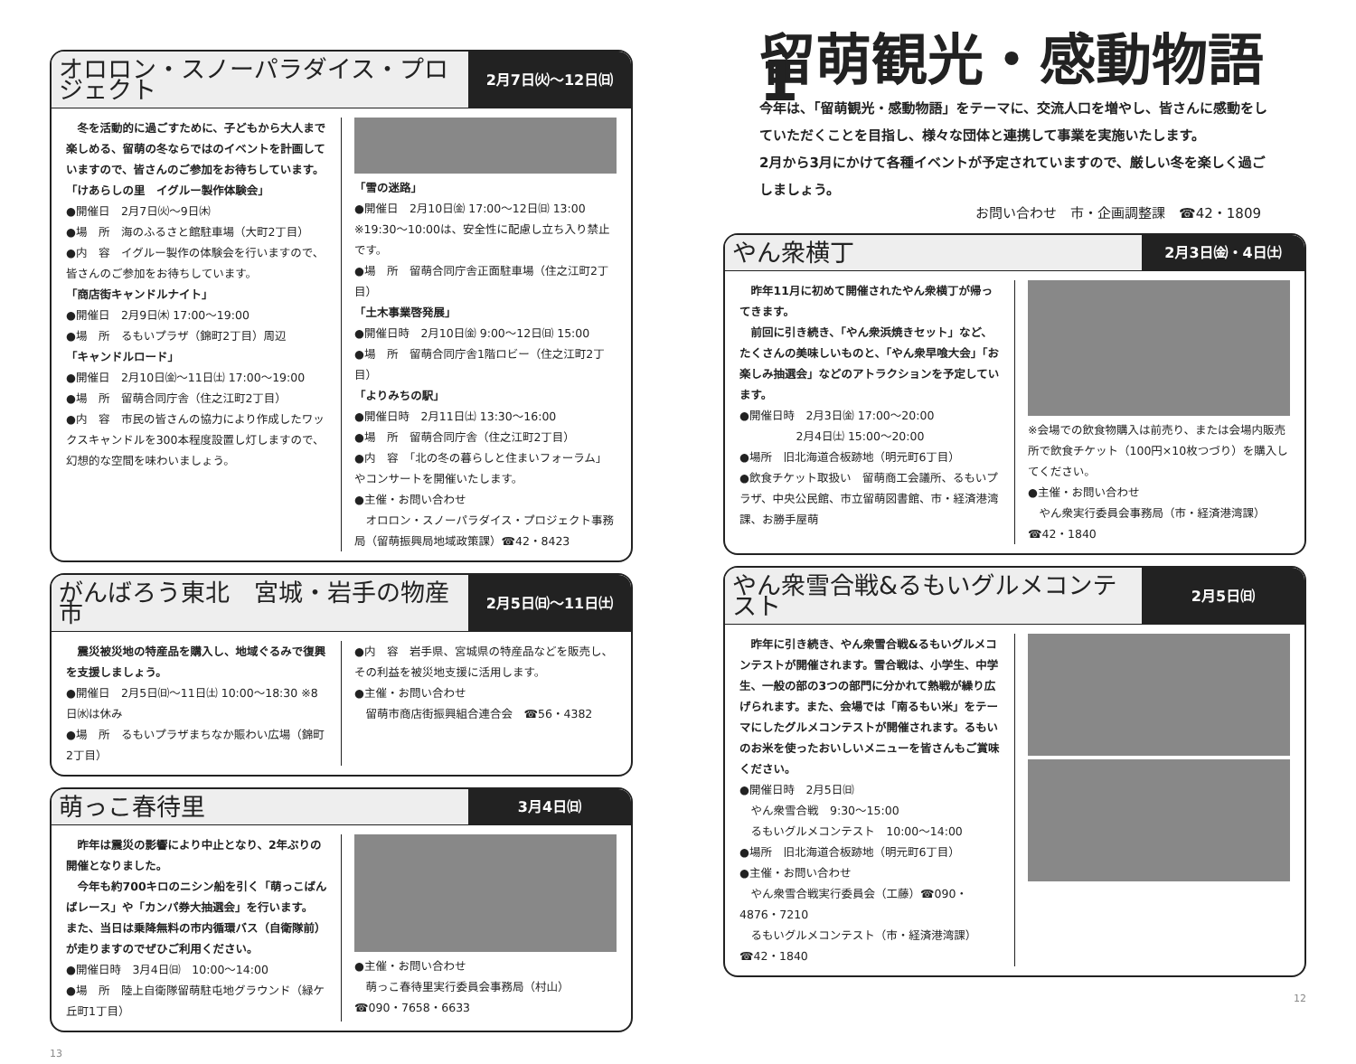オロロン・スノーパラダイス・プロジェクト
2月7日㈫〜12日㈰
　冬を活動的に過ごすために、子どもから大人まで楽しめる、留萌の冬ならではのイベントを計画していますので、皆さんのご参加をお待ちしています。
「けあらしの里　イグルー製作体験会」
●開催日　2月7日㈫〜9日㈭
●場　所　海のふるさと館駐車場（大町2丁目）
●内　容　イグルー製作の体験会を行いますので、皆さんのご参加をお待ちしています。
「商店街キャンドルナイト」
●開催日　2月9日㈭ 17:00〜19:00
●場　所　るもいプラザ（錦町2丁目）周辺
「キャンドルロード」
●開催日　2月10日㈮〜11日㈯ 17:00〜19:00
●場　所　留萌合同庁舎（住之江町2丁目）
●内　容　市民の皆さんの協力により作成したワックスキャンドルを300本程度設置し灯しますので、幻想的な空間を味わいましょう。
「雪の迷路」
●開催日　2月10日㈮ 17:00〜12日㈰ 13:00
※19:30〜10:00は、安全性に配慮し立ち入り禁止です。
●場　所　留萌合同庁舎正面駐車場（住之江町2丁目）
「土木事業啓発展」
●開催日時　2月10日㈮ 9:00〜12日㈰ 15:00
●場　所　留萌合同庁舎1階ロビー（住之江町2丁目）
「よりみちの駅」
●開催日時　2月11日㈯ 13:30〜16:00
●場　所　留萌合同庁舎（住之江町2丁目）
●内　容　「北の冬の暮らしと住まいフォーラム」やコンサートを開催いたします。
●主催・お問い合わせ
　オロロン・スノーパラダイス・プロジェクト事務局（留萌振興局地域政策課）☎42・8423
がんばろう東北　宮城・岩手の物産市
2月5日㈰〜11日㈯
　震災被災地の特産品を購入し、地域ぐるみで復興を支援しましょう。
●開催日　2月5日㈰〜11日㈯ 10:00〜18:30 ※8日㈬は休み
●場　所　るもいプラザまちなか賑わい広場（錦町2丁目）
●内　容　岩手県、宮城県の特産品などを販売し、その利益を被災地支援に活用します。
●主催・お問い合わせ
　留萌市商店街振興組合連合会　☎56・4382
萌っこ春待里
3月4日㈰
　昨年は震災の影響により中止となり、2年ぶりの開催となりました。
　今年も約700キロのニシン船を引く「萌っこばんばレース」や「カンパ券大抽選会」を行います。　また、当日は乗降無料の市内循環バス（自衛隊前）が走りますのでぜひご利用ください。
●開催日時　3月4日㈰　10:00〜14:00
●場　所　陸上自衛隊留萌駐屯地グラウンド（緑ケ丘町1丁目）
●主催・お問い合わせ
　萌っこ春待里実行委員会事務局（村山）　☎090・7658・6633
13
留萌観光・感動物語 1
今年は、「留萌観光・感動物語」をテーマに、交流人口を増やし、皆さんに感動をしていただくことを目指し、様々な団体と連携して事業を実施いたします。
2月から3月にかけて各種イベントが予定されていますので、厳しい冬を楽しく過ごしましょう。
お問い合わせ　市・企画調整課　☎42・1809
やん衆横丁
2月3日㈮・4日㈯
　昨年11月に初めて開催されたやん衆横丁が帰ってきます。
　前回に引き続き、「やん衆浜焼きセット」など、たくさんの美味しいものと、「やん衆早喰大会」「お楽しみ抽選会」などのアトラクションを予定しています。
●開催日時　2月3日㈮ 17:00〜20:00
　　　　　2月4日㈯ 15:00〜20:00
●場所　旧北海道合板跡地（明元町6丁目）
●飲食チケット取扱い　留萌商工会議所、るもいプラザ、中央公民館、市立留萌図書館、市・経済港湾課、お勝手屋萌
※会場での飲食物購入は前売り、または会場内販売所で飲食チケット（100円×10枚つづり）を購入してください。
●主催・お問い合わせ
　やん衆実行委員会事務局（市・経済港湾課）☎42・1840
やん衆雪合戦&るもいグルメコンテスト
2月5日㈰
　昨年に引き続き、やん衆雪合戦&るもいグルメコンテストが開催されます。雪合戦は、小学生、中学生、一般の部の3つの部門に分かれて熱戦が繰り広げられます。また、会場では「南るもい米」をテーマにしたグルメコンテストが開催されます。るもいのお米を使ったおいしいメニューを皆さんもご賞味ください。
●開催日時　2月5日㈰
　やん衆雪合戦　9:30〜15:00
　るもいグルメコンテスト　10:00〜14:00
●場所　旧北海道合板跡地（明元町6丁目）
●主催・お問い合わせ
　やん衆雪合戦実行委員会（工藤）☎090・4876・7210
　るもいグルメコンテスト（市・経済港湾課）☎42・1840
12